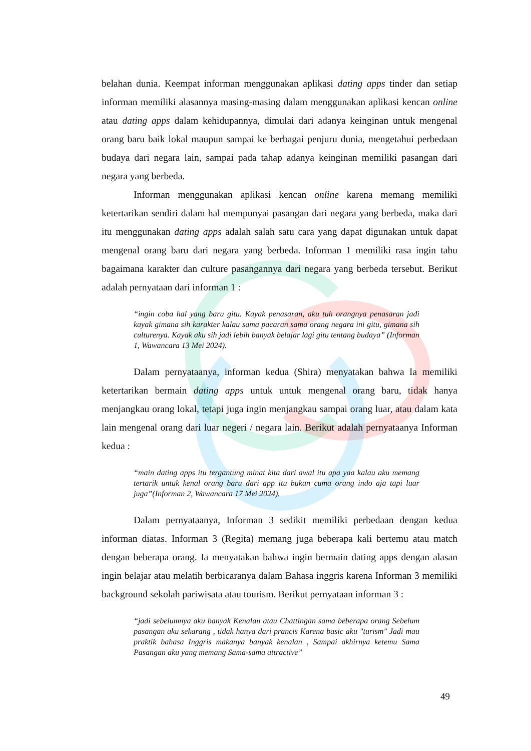belahan dunia. Keempat informan menggunakan aplikasi dating apps tinder dan setiap informan memiliki alasannya masing-masing dalam menggunakan aplikasi kencan online atau dating apps dalam kehidupannya, dimulai dari adanya keinginan untuk mengenal orang baru baik lokal maupun sampai ke berbagai penjuru dunia, mengetahui perbedaan budaya dari negara lain, sampai pada tahap adanya keinginan memiliki pasangan dari negara yang berbeda.
Informan menggunakan aplikasi kencan online karena memang memiliki ketertarikan sendiri dalam hal mempunyai pasangan dari negara yang berbeda, maka dari itu menggunakan dating apps adalah salah satu cara yang dapat digunakan untuk dapat mengenal orang baru dari negara yang berbeda. Informan 1 memiliki rasa ingin tahu bagaimana karakter dan culture pasangannya dari negara yang berbeda tersebut. Berikut adalah pernyataan dari informan 1 :
“ingin coba hal yang baru gitu. Kayak penasaran, aku tuh orangnya penasaran jadi kayak gimana sih karakter kalau sama pacaran sama orang negara ini gitu, gimana sih culturenya. Kayak aku sih jadi lebih banyak belajar lagi gitu tentang budaya” (Informan 1, Wawancara 13 Mei 2024).
Dalam pernyataanya, informan kedua (Shira) menyatakan bahwa Ia memiliki ketertarikan bermain dating apps untuk untuk mengenal orang baru, tidak hanya menjangkau orang lokal, tetapi juga ingin menjangkau sampai orang luar, atau dalam kata lain mengenal orang dari luar negeri / negara lain. Berikut adalah pernyataanya Informan kedua :
“main dating apps itu tergantung minat kita dari awal itu apa yaa kalau aku memang tertarik untuk kenal orang baru dari app itu bukan cuma orang indo aja tapi luar juga”(Informan 2, Wawancara 17 Mei 2024).
Dalam pernyataanya, Informan 3 sedikit memiliki perbedaan dengan kedua informan diatas. Informan 3 (Regita) memang juga beberapa kali bertemu atau match dengan beberapa orang. Ia menyatakan bahwa ingin bermain dating apps dengan alasan ingin belajar atau melatih berbicaranya dalam Bahasa inggris karena Informan 3 memiliki background sekolah pariwisata atau tourism. Berikut pernyataan informan 3 :
“jadi sebelumnya aku banyak Kenalan atau Chattingan sama beberapa orang Sebelum pasangan aku sekarang , tidak hanya dari prancis Karena basic aku "turism" Jadi mau praktik bahasa Inggris makanya banyak kenalan , Sampai akhirnya ketemu Sama Pasangan aku yang memang Sama-sama attractive”
49